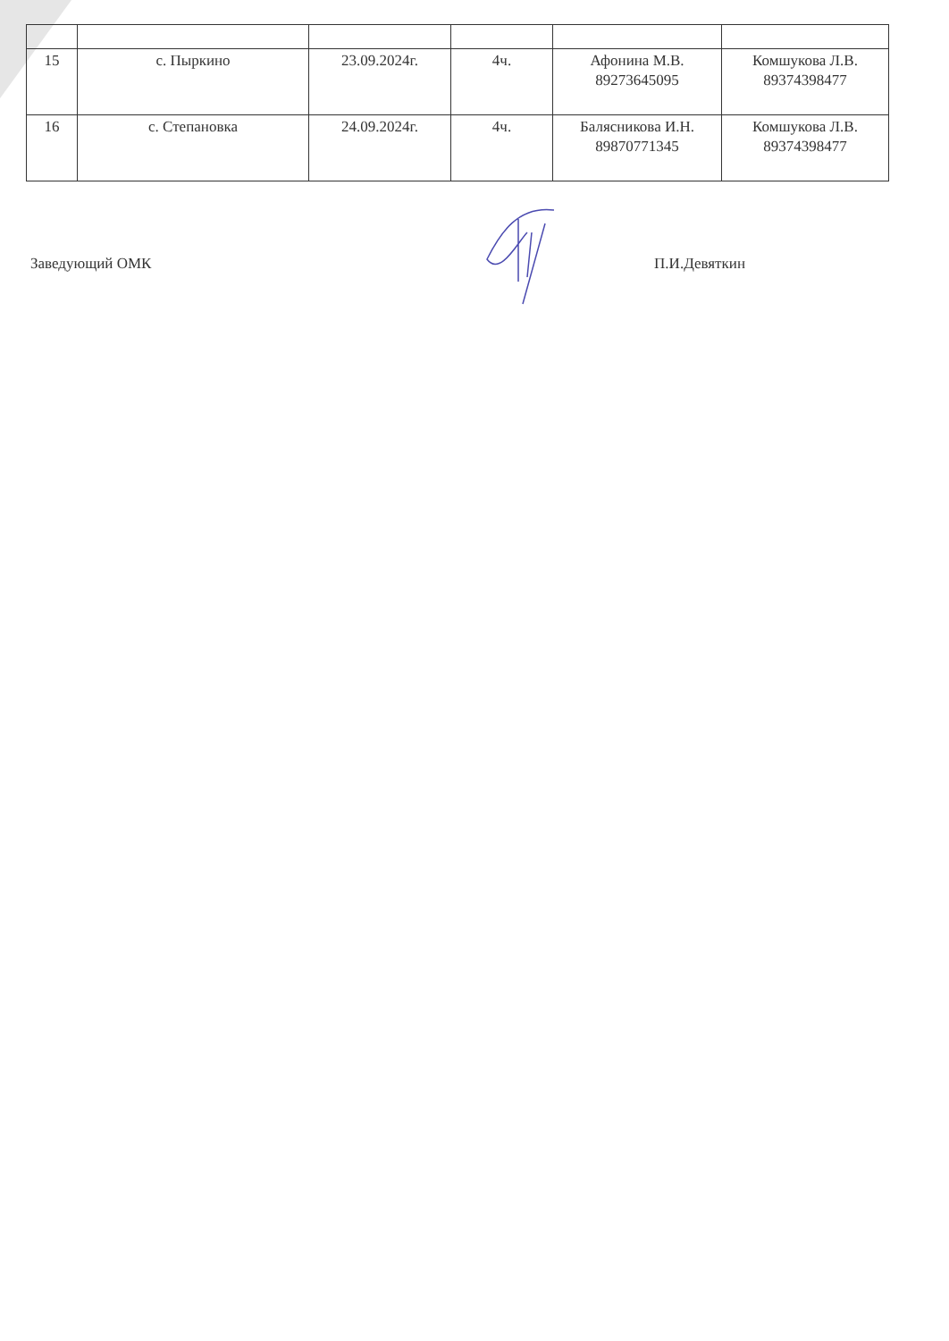| 15 | с. Пыркино | 23.09.2024г. | 4ч. | Афонина М.В. 89273645095 | Комшукова Л.В. 89374398477 |
| 16 | с. Степановка | 24.09.2024г. | 4ч. | Балясникова И.Н. 89870771345 | Комшукова Л.В. 89374398477 |
Заведующий ОМК П.И.Девяткин